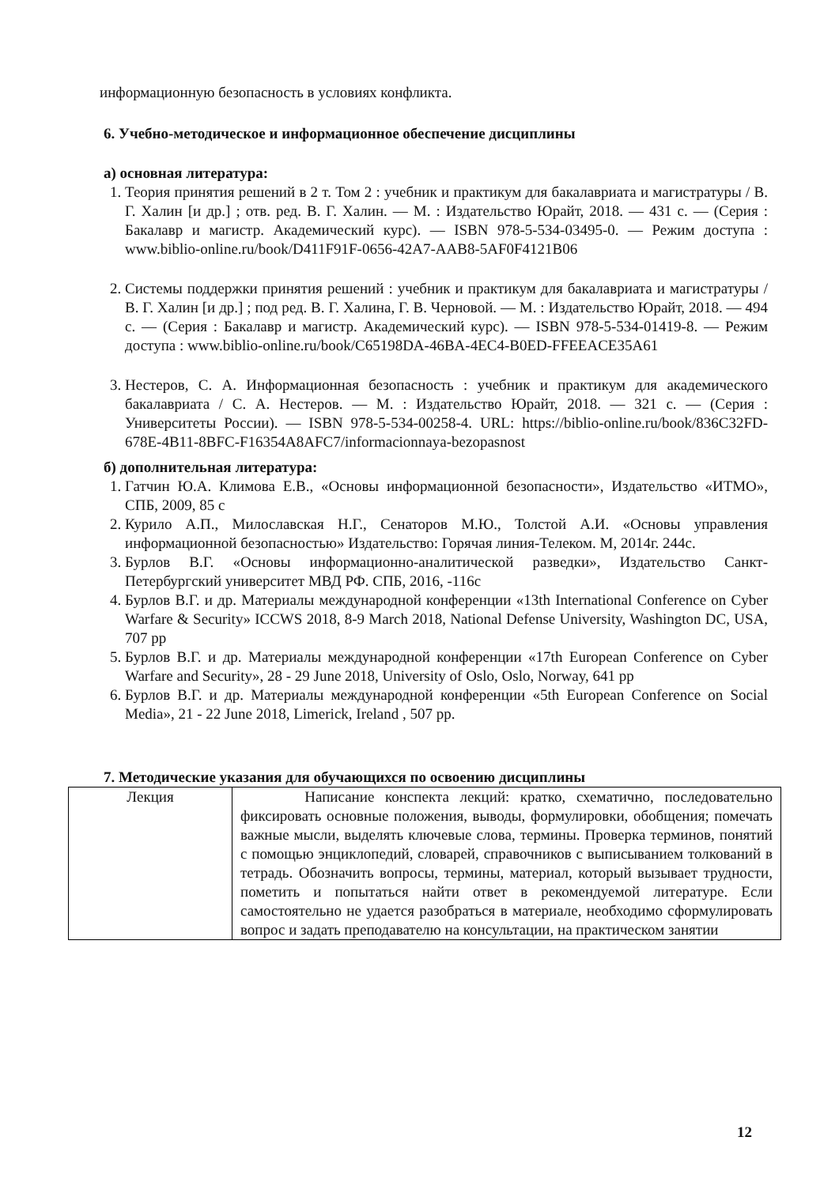информационную безопасность в условиях конфликта.
6. Учебно-методическое и информационное обеспечение дисциплины
а) основная литература:
1. Теория принятия решений в 2 т. Том 2 : учебник и практикум для бакалавриата и магистратуры / В. Г. Халин [и др.] ; отв. ред. В. Г. Халин. — М. : Издательство Юрайт, 2018. — 431 с. — (Серия : Бакалавр и магистр. Академический курс). — ISBN 978-5-534-03495-0. — Режим доступа : www.biblio-online.ru/book/D411F91F-0656-42A7-AAB8-5AF0F4121B06
2. Системы поддержки принятия решений : учебник и практикум для бакалавриата и магистратуры / В. Г. Халин [и др.] ; под ред. В. Г. Халина, Г. В. Черновой. — М. : Издательство Юрайт, 2018. — 494 с. — (Серия : Бакалавр и магистр. Академический курс). — ISBN 978-5-534-01419-8. — Режим доступа : www.biblio-online.ru/book/C65198DA-46BA-4EC4-B0ED-FFEEACE35A61
3. Нестеров, С. А. Информационная безопасность : учебник и практикум для академического бакалавриата / С. А. Нестеров. — М. : Издательство Юрайт, 2018. — 321 с. — (Серия : Университеты России). — ISBN 978-5-534-00258-4. URL: https://biblio-online.ru/book/836C32FD-678E-4B11-8BFC-F16354A8AFC7/informacionnaya-bezopasnost
б) дополнительная литература:
1. Гатчин Ю.А. Климова Е.В., «Основы информационной безопасности», Издательство «ИТМО», СПБ, 2009, 85 с
2. Курило А.П., Милославская Н.Г., Сенаторов М.Ю., Толстой А.И. «Основы управления информационной безопасностью» Издательство: Горячая линия-Телеком. М, 2014г. 244с.
3. Бурлов В.Г. «Основы информационно-аналитической разведки», Издательство Санкт-Петербургский университет МВД РФ. СПБ, 2016, -116с
4. Бурлов В.Г. и др. Материалы международной конференции «13th International Conference on Cyber Warfare & Security» ICCWS 2018, 8-9 March 2018, National Defense University, Washington DC, USA, 707 pp
5. Бурлов В.Г. и др. Материалы международной конференции «17th European Conference on Cyber Warfare and Security», 28 - 29 June 2018, University of Oslo, Oslo, Norway, 641 pp
6. Бурлов В.Г. и др. Материалы международной конференции «5th European Conference on Social Media», 21 - 22 June 2018, Limerick, Ireland , 507 pp.
7. Методические указания для обучающихся по освоению дисциплины
| Лекция | Написание конспекта лекций: кратко, схематично, последовательно фиксировать основные положения, выводы, формулировки, обобщения; помечать важные мысли, выделять ключевые слова, термины. Проверка терминов, понятий с помощью энциклопедий, словарей, справочников с выписыванием толкований в тетрадь. Обозначить вопросы, термины, материал, который вызывает трудности, пометить и попытаться найти ответ в рекомендуемой литературе. Если самостоятельно не удается разобраться в материале, необходимо сформулировать вопрос и задать преподавателю на консультации, на практическом занятии |
12